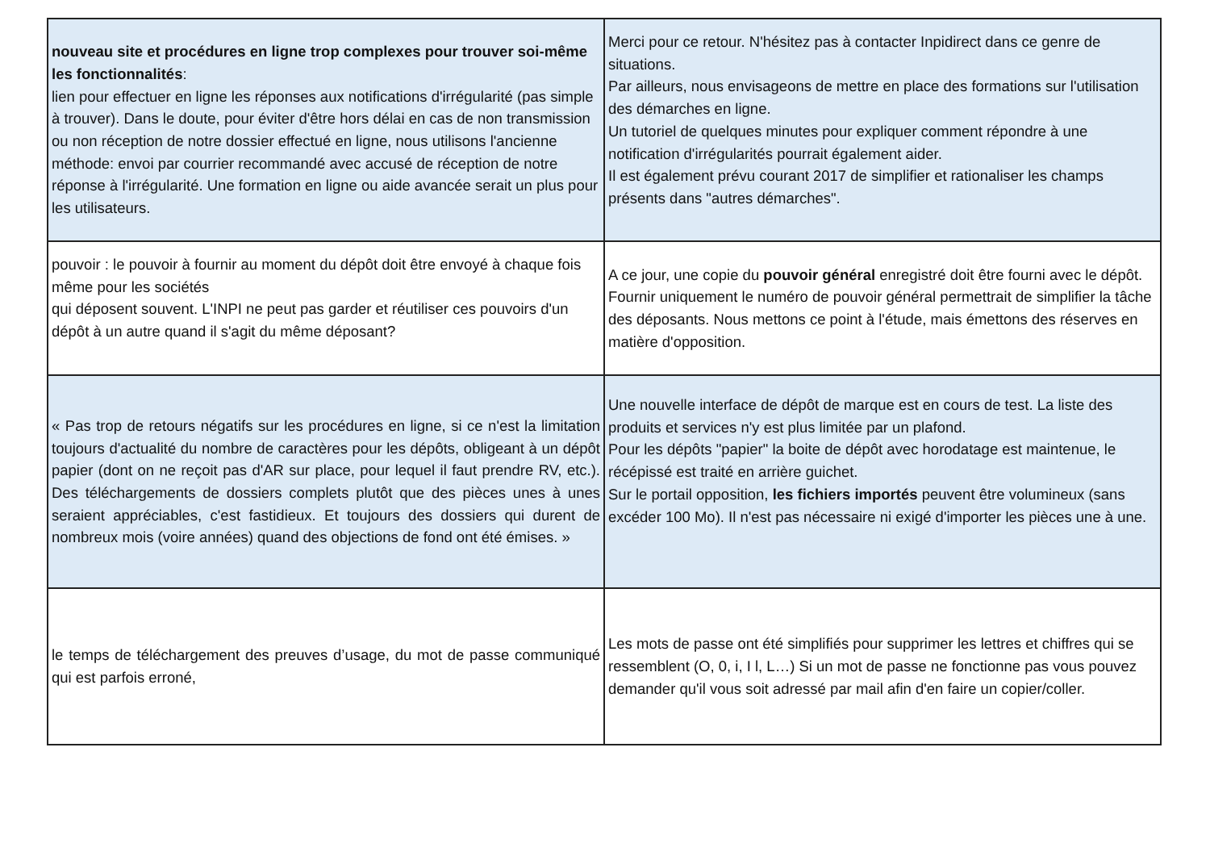| nouveau site et procédures en ligne trop complexes pour trouver soi-même les fonctionnalités : lien pour effectuer en ligne les réponses aux notifications d'irrégularité (pas simple à trouver). Dans le doute, pour éviter d'être hors délai en cas de non transmission ou non réception de notre dossier effectué en ligne, nous utilisons l'ancienne méthode: envoi par courrier recommandé avec accusé de réception de notre réponse à l'irrégularité. Une formation en ligne ou aide avancée serait un plus pour les utilisateurs. | Merci pour ce retour. N'hésitez pas à contacter Inpidirect dans ce genre de situations. Par ailleurs, nous envisageons de mettre en place des formations sur l'utilisation des démarches en ligne. Un tutoriel de quelques minutes pour expliquer comment répondre à une notification d'irrégularités pourrait également aider. Il est également prévu courant 2017 de simplifier et rationaliser les champs présents dans "autres démarches". |
| pouvoir : le pouvoir à fournir au moment du dépôt doit être envoyé à chaque fois même pour les sociétés qui déposent souvent. L'INPI ne peut pas garder et réutiliser ces pouvoirs d'un dépôt à un autre quand il s'agit du même déposant? | A ce jour, une copie du pouvoir général enregistré doit être fourni avec le dépôt. Fournir uniquement le numéro de pouvoir général permettrait de simplifier la tâche des déposants. Nous mettons ce point à l'étude, mais émettons des réserves en matière d'opposition. |
| « Pas trop de retours négatifs sur les procédures en ligne, si ce n'est la limitation toujours d'actualité du nombre de caractères pour les dépôts, obligeant à un dépôt papier (dont on ne reçoit pas d'AR sur place, pour lequel il faut prendre RV, etc.). Des téléchargements de dossiers complets plutôt que des pièces unes à unes seraient appréciables, c'est fastidieux. Et toujours des dossiers qui durent de nombreux mois (voire années) quand des objections de fond ont été émises. » | Une nouvelle interface de dépôt de marque est en cours de test. La liste des produits et services n'y est plus limitée par un plafond. Pour les dépôts "papier" la boite de dépôt avec horodatage est maintenue, le récépissé est traité en arrière guichet. Sur le portail opposition, les fichiers importés peuvent être volumineux (sans excéder 100 Mo). Il n'est pas nécessaire ni exigé d'importer les pièces une à une. |
| le temps de téléchargement des preuves d’usage, du mot de passe communiqué qui est parfois erroné, | Les mots de passe ont été simplifiés pour supprimer les lettres et chiffres qui se ressemblent (O, 0, i, I l, L…) Si un mot de passe ne fonctionne pas vous pouvez demander qu'il vous soit adressé par mail afin d'en faire un copier/coller. |